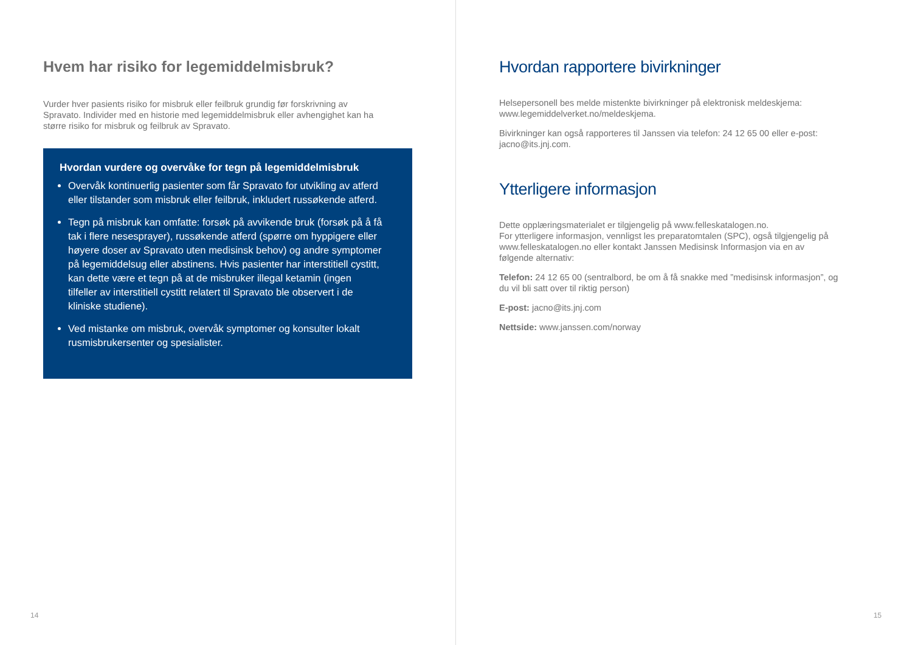Hvem har risiko for legemiddelmisbruk?
Vurder hver pasients risiko for misbruk eller feilbruk grundig før forskrivning av Spravato. Individer med en historie med legemiddelmisbruk eller avhengighet kan ha større risiko for misbruk og feilbruk av Spravato.
Hvordan vurdere og overvåke for tegn på legemiddelmisbruk
Overvåk kontinuerlig pasienter som får Spravato for utvikling av atferd eller tilstander som misbruk eller feilbruk, inkludert russøkende atferd.
Tegn på misbruk kan omfatte: forsøk på avvikende bruk (forsøk på å få tak i flere nesesprayer), russøkende atferd (spørre om hyppigere eller høyere doser av Spravato uten medisinsk behov) og andre symptomer på legemiddelsug eller abstinens. Hvis pasienter har interstitiell cystitt, kan dette være et tegn på at de misbruker illegal ketamin (ingen tilfeller av interstitiell cystitt relatert til Spravato ble observert i de kliniske studiene).
Ved mistanke om misbruk, overvåk symptomer og konsulter lokalt rusmisbrukersenter og spesialister.
14
Hvordan rapportere bivirkninger
Helsepersonell bes melde mistenkte bivirkninger på elektronisk meldeskjema: www.legemiddelverket.no/meldeskjema.
Bivirkninger kan også rapporteres til Janssen via telefon: 24 12 65 00 eller e-post: jacno@its.jnj.com.
Ytterligere informasjon
Dette opplæringsmaterialet er tilgjengelig på www.felleskatalogen.no.
For ytterligere informasjon, vennligst les preparatomtalen (SPC), også tilgjengelig på www.felleskatalogen.no eller kontakt Janssen Medisinsk Informasjon via en av følgende alternativ:
Telefon: 24 12 65 00 (sentralbord, be om å få snakke med ”medisinsk informasjon”, og du vil bli satt over til riktig person)
E-post: jacno@its.jnj.com
Nettside: www.janssen.com/norway
15